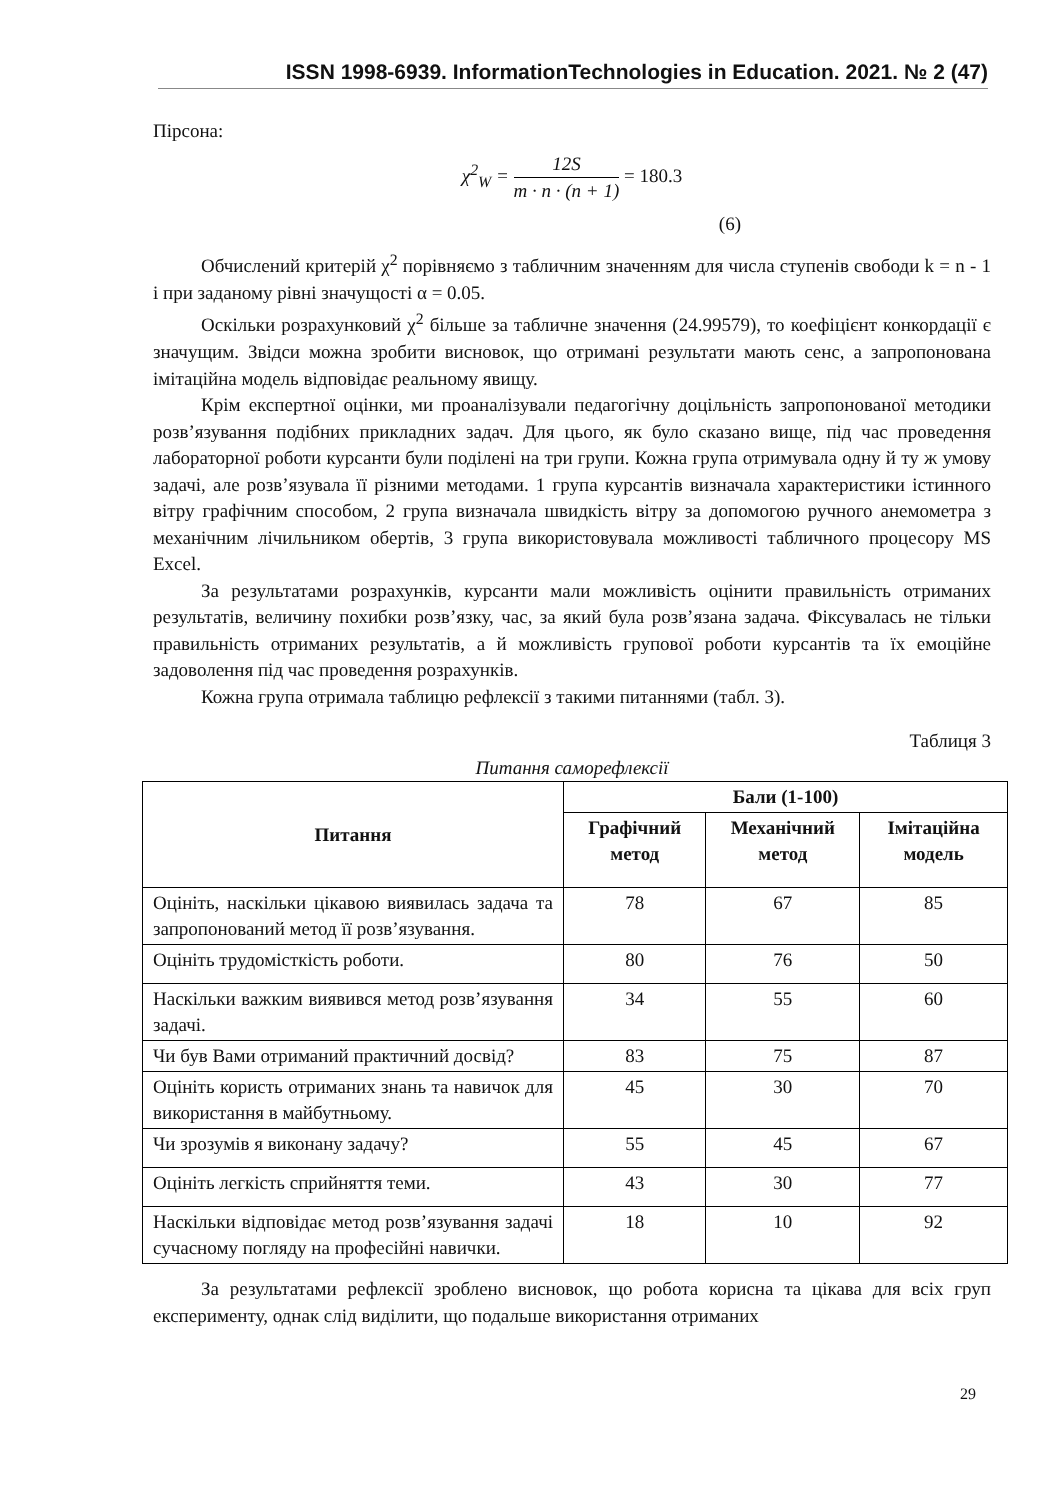ISSN 1998-6939. InformationTechnologies in Education. 2021. № 2 (47)
Пірсона:
χ<sup>2</sup><sub>W</sub> = 12S m · n · (n + 1) = 180.3
(6)
Обчислений критерій χ<sup>2</sup> порівняємо з табличним значенням для числа ступенів свободи k = n - 1 і при заданому рівні значущості α = 0.05.
Оскільки розрахунковий χ<sup>2</sup> більше за табличне значення (24.99579), то коефіцієнт конкордації є значущим. Звідси можна зробити висновок, що отримані результати мають сенс, а запропонована імітаційна модель відповідає реальному явищу.
Крім експертної оцінки, ми проаналізували педагогічну доцільність запропонованої методики розв’язування подібних прикладних задач. Для цього, як було сказано вище, під час проведення лабораторної роботи курсанти були поділені на три групи. Кожна група отримувала одну й ту ж умову задачі, але розв’язувала її різними методами. 1 група курсантів визначала характеристики істинного вітру графічним способом, 2 група визначала швидкість вітру за допомогою ручного анемометра з механічним лічильником обертів, 3 група використовувала можливості табличного процесору MS Excel.
За результатами розрахунків, курсанти мали можливість оцінити правильність отриманих результатів, величину похибки розв’язку, час, за який була розв’язана задача. Фіксувалась не тільки правильність отриманих результатів, а й можливість групової роботи курсантів та їх емоційне задоволення під час проведення розрахунків.
Кожна група отримала таблицю рефлексії з такими питаннями (табл. 3).
Таблиця 3
Питання саморефлексії
| Питання | Бали (1-100) | | |
| --- | --- | --- | --- |
| | Графічний метод | Механічний метод | Імітаційна модель |
| Оцініть, наскільки цікавою виявилась задача та запропонований метод її розв’язування. | 78 | 67 | 85 |
| Оцініть трудомісткість роботи. | 80 | 76 | 50 |
| Наскільки важким виявився метод розв’язування задачі. | 34 | 55 | 60 |
| Чи був Вами отриманий практичний досвід? | 83 | 75 | 87 |
| Оцініть користь отриманих знань та навичок для використання в майбутньому. | 45 | 30 | 70 |
| Чи зрозумів я виконану задачу? | 55 | 45 | 67 |
| Оцініть легкість сприйняття теми. | 43 | 30 | 77 |
| Наскільки відповідає метод розв’язування задачі сучасному погляду на професійні навички. | 18 | 10 | 92 |
За результатами рефлексії зроблено висновок, що робота корисна та цікава для всіх груп експерименту, однак слід виділити, що подальше використання отриманих
29